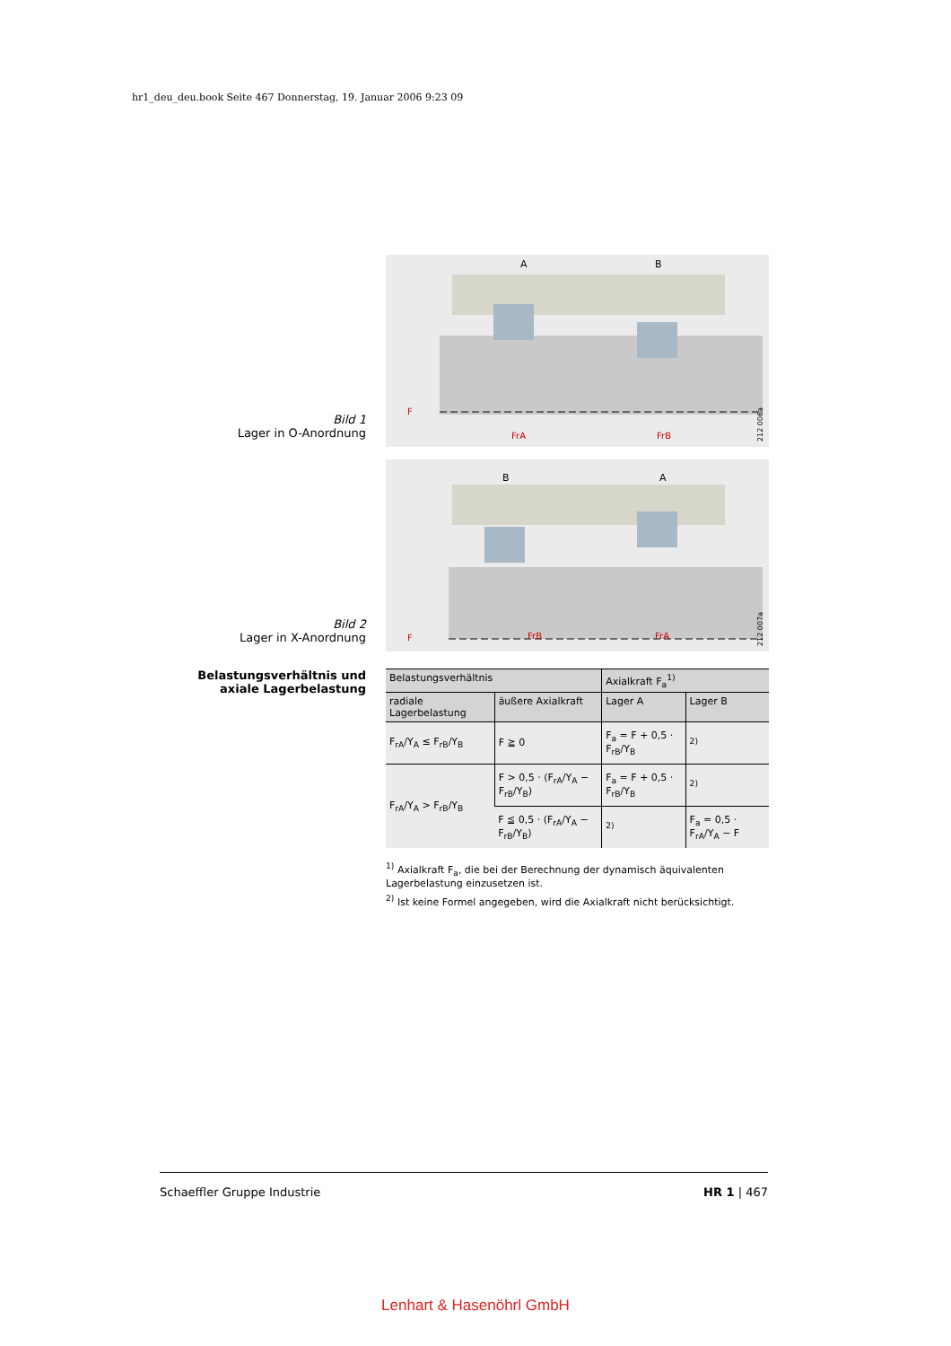hr1_deu_deu.book Seite 467 Donnerstag, 19. Januar 2006 9:23 09
Bild 1
Lager in O-Anordnung
A
B
F
FrA
FrB
212 006a
Bild 2
Lager in X-Anordnung
B
A
F
FrB
FrA
212 007a
Belastungsverhältnis und
axiale Lagerbelastung
| Belastungsverhältnis | | Axialkraft F<sub>a</sub><sup>1)</sup> | |
| --- | --- | --- | --- |
| radiale Lagerbelastung | äußere Axialkraft | Lager A | Lager B |
| F<sub>rA</sub>/Y<sub>A</sub> ≤ F<sub>rB</sub>/Y<sub>B</sub> | F ≧ 0 | F<sub>a</sub> = F + 0,5 · F<sub>rB</sub>/Y<sub>B</sub> | <sup>2)</sup> |
| F<sub>rA</sub>/Y<sub>A</sub> > F<sub>rB</sub>/Y<sub>B</sub> | F > 0,5 · (F<sub>rA</sub>/Y<sub>A</sub> − F<sub>rB</sub>/Y<sub>B</sub>) | F<sub>a</sub> = F + 0,5 · F<sub>rB</sub>/Y<sub>B</sub> | <sup>2)</sup> |
| | F ≦ 0,5 · (F<sub>rA</sub>/Y<sub>A</sub> − F<sub>rB</sub>/Y<sub>B</sub>) | <sup>2)</sup> | F<sub>a</sub> = 0,5 · F<sub>rA</sub>/Y<sub>A</sub> − F |
<sup>1)</sup> Axialkraft F<sub>a</sub>, die bei der Berechnung der dynamisch äquivalenten Lagerbelastung einzusetzen ist.
<sup>2)</sup> Ist keine Formel angegeben, wird die Axialkraft nicht berücksichtigt.
Schaeffler Gruppe Industrie HR 1 | 467
Lenhart & Hasenöhrl GmbH